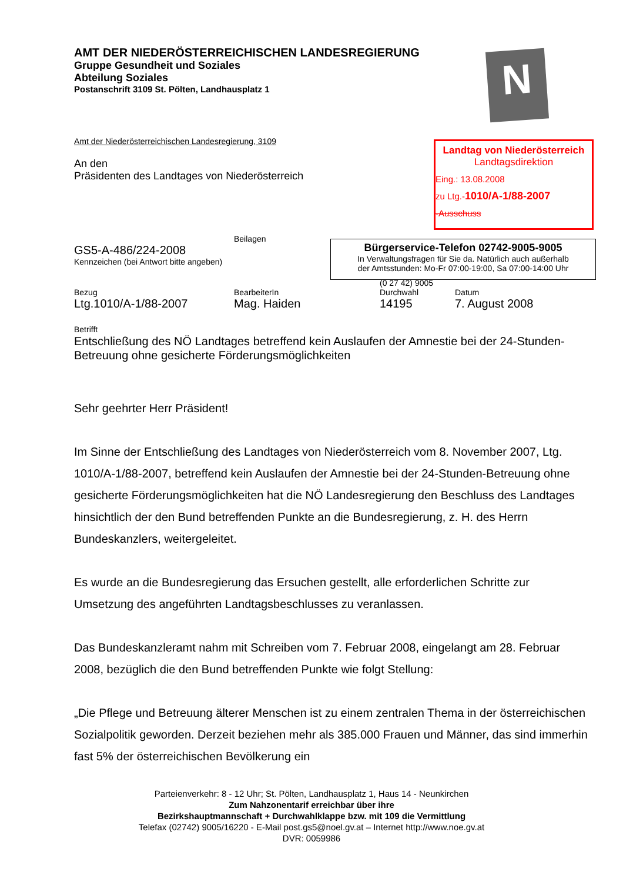AMT DER NIEDERÖSTERREICHISCHEN LANDESREGIERUNG
Gruppe Gesundheit und Soziales
Abteilung Soziales
Postanschrift 3109 St. Pölten, Landhausplatz 1
Amt der Niederösterreichischen Landesregierung, 3109
An den
Präsidenten des Landtages von Niederösterreich
Beilagen
GS5-A-486/224-2008
Kennzeichen (bei Antwort bitte angeben)
(0 27 42) 9005
Bezug BearbeiterIn Durchwahl Datum
Ltg.1010/A-1/88-2007 Mag. Haiden 14195 7. August 2008
Betrifft
Entschließung des NÖ Landtages betreffend kein Auslaufen der Amnestie bei der 24-Stunden-Betreuung ohne gesicherte Förderungsmöglichkeiten
Sehr geehrter Herr Präsident!
Im Sinne der Entschließung des Landtages von Niederösterreich vom 8. November 2007, Ltg. 1010/A-1/88-2007, betreffend kein Auslaufen der Amnestie bei der 24-Stunden-Betreuung ohne gesicherte Förderungsmöglichkeiten hat die NÖ Landesregierung den Beschluss des Landtages hinsichtlich der den Bund betreffenden Punkte an die Bundesregierung, z. H. des Herrn Bundeskanzlers, weitergeleitet.
Es wurde an die Bundesregierung das Ersuchen gestellt, alle erforderlichen Schritte zur Umsetzung des angeführten Landtagsbeschlusses zu veranlassen.
Das Bundeskanzleramt nahm mit Schreiben vom 7. Februar 2008, eingelangt am 28. Februar 2008, bezüglich die den Bund betreffenden Punkte wie folgt Stellung:
„Die Pflege und Betreuung älterer Menschen ist zu einem zentralen Thema in der österreichischen Sozialpolitik geworden. Derzeit beziehen mehr als 385.000 Frauen und Männer, das sind immerhin fast 5% der österreichischen Bevölkerung ein
N
Landtag von Niederösterreich
Landtagsdirektion
Eing.: 13.08.2008
zu Ltg.-1010/A-1/88-2007
-Ausschuss
Bürgerservice-Telefon 02742-9005-9005
In Verwaltungsfragen für Sie da. Natürlich auch außerhalb
der Amtsstunden: Mo-Fr 07:00-19:00, Sa 07:00-14:00 Uhr
Parteienverkehr: 8 - 12 Uhr; St. Pölten, Landhausplatz 1, Haus 14 - Neunkirchen
Zum Nahzonentarif erreichbar über ihre
Bezirkshauptmannschaft + Durchwahlklappe bzw. mit 109 die Vermittlung
Telefax (02742) 9005/16220 - E-Mail post.gs5@noel.gv.at – Internet http://www.noe.gv.at
DVR: 0059986